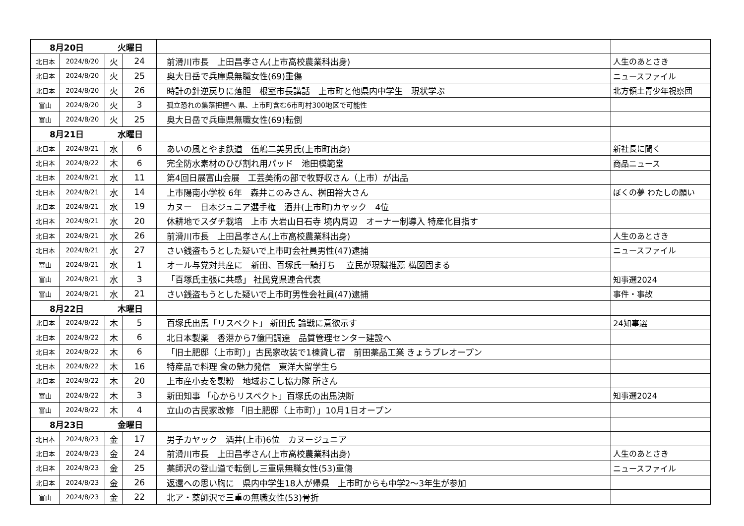| 8月20日 火曜日 | | | | | |
| 北日本 | 2024/8/20 | 火 | 24 | 前滑川市長 上田昌孝さん(上市高校農業科出身) | 人生のあとさき |
| 北日本 | 2024/8/20 | 火 | 25 | 奥大日岳で兵庫県無職女性(69)重傷 | ニュースファイル |
| 北日本 | 2024/8/20 | 火 | 26 | 時計の針逆戻りに落胆 根室市長講話 上市町と他県内中学生 現状学ぶ | 北方領土青少年視察団 |
| 富山 | 2024/8/20 | 火 | 3 | 孤立恐れの集落把握へ 県、上市町含む6市町村300地区で可能性 | |
| 富山 | 2024/8/20 | 火 | 25 | 奥大日岳で兵庫県無職女性(69)転倒 | |
| 8月21日 水曜日 | | | | | |
| 北日本 | 2024/8/21 | 水 | 6 | あいの風とやま鉄道 伍嶋二美男氏(上市町出身) | 新社長に聞く |
| 北日本 | 2024/8/22 | 木 | 6 | 完全防水素材のひび割れ用パッド 池田模範堂 | 商品ニュース |
| 北日本 | 2024/8/21 | 水 | 11 | 第4回日展富山会展 工芸美術の部で牧野収さん（上市）が出品 | |
| 北日本 | 2024/8/21 | 水 | 14 | 上市陽南小学校 6年 森井このみさん、桝田裕大さん | ぼくの夢 わたしの願い |
| 北日本 | 2024/8/21 | 水 | 19 | カヌー 日本ジュニア選手権 酒井(上市町)カヤック 4位 | |
| 北日本 | 2024/8/21 | 水 | 20 | 休耕地でスダチ栽培 上市 大岩山日石寺 境内周辺 オーナー制導入 特産化目指す | |
| 北日本 | 2024/8/21 | 水 | 26 | 前滑川市長 上田昌孝さん(上市高校農業科出身) | 人生のあとさき |
| 北日本 | 2024/8/21 | 水 | 27 | さい銭盗もうとした疑いで上市町会社員男性(47)逮捕 | ニュースファイル |
| 富山 | 2024/8/21 | 水 | 1 | オール与党対共産に 新田、百塚氏一騎打ち 立民が現職推薦 構図固まる | |
| 富山 | 2024/8/21 | 水 | 3 | 「百塚氏主張に共感」 社民党県連合代表 | 知事選2024 |
| 富山 | 2024/8/21 | 水 | 21 | さい銭盗もうとした疑いで上市町男性会社員(47)逮捕 | 事件・事故 |
| 8月22日 木曜日 | | | | | |
| 北日本 | 2024/8/22 | 木 | 5 | 百塚氏出馬「リスペクト」 新田氏 論戦に意欲示す | 24知事選 |
| 北日本 | 2024/8/22 | 木 | 6 | 北日本製薬 香港から7億円調達 品質管理センター建設へ | |
| 北日本 | 2024/8/22 | 木 | 6 | 「旧土肥邸（上市町）」古民家改装で1棟貸し宿 前田薬品工業 きょうプレオープン | |
| 北日本 | 2024/8/22 | 木 | 16 | 特産品で料理 食の魅力発信 東洋大留学生ら | |
| 北日本 | 2024/8/22 | 木 | 20 | 上市産小麦を製粉 地域おこし協力隊 所さん | |
| 富山 | 2024/8/22 | 木 | 3 | 新田知事 「心からリスペクト」百塚氏の出馬決断 | 知事選2024 |
| 富山 | 2024/8/22 | 木 | 4 | 立山の古民家改修 「旧土肥邸（上市町）」10月1日オープン | |
| 8月23日 金曜日 | | | | | |
| 北日本 | 2024/8/23 | 金 | 17 | 男子カヤック 酒井(上市)6位 カヌージュニア | |
| 北日本 | 2024/8/23 | 金 | 24 | 前滑川市長 上田昌孝さん(上市高校農業科出身) | 人生のあとさき |
| 北日本 | 2024/8/23 | 金 | 25 | 薬師沢の登山道で転倒し三重県無職女性(53)重傷 | ニュースファイル |
| 北日本 | 2024/8/23 | 金 | 26 | 返還への思い胸に 県内中学生18人が帰県 上市町からも中学2～3年生が参加 | |
| 富山 | 2024/8/23 | 金 | 22 | 北ア・薬師沢で三重の無職女性(53)骨折 | |